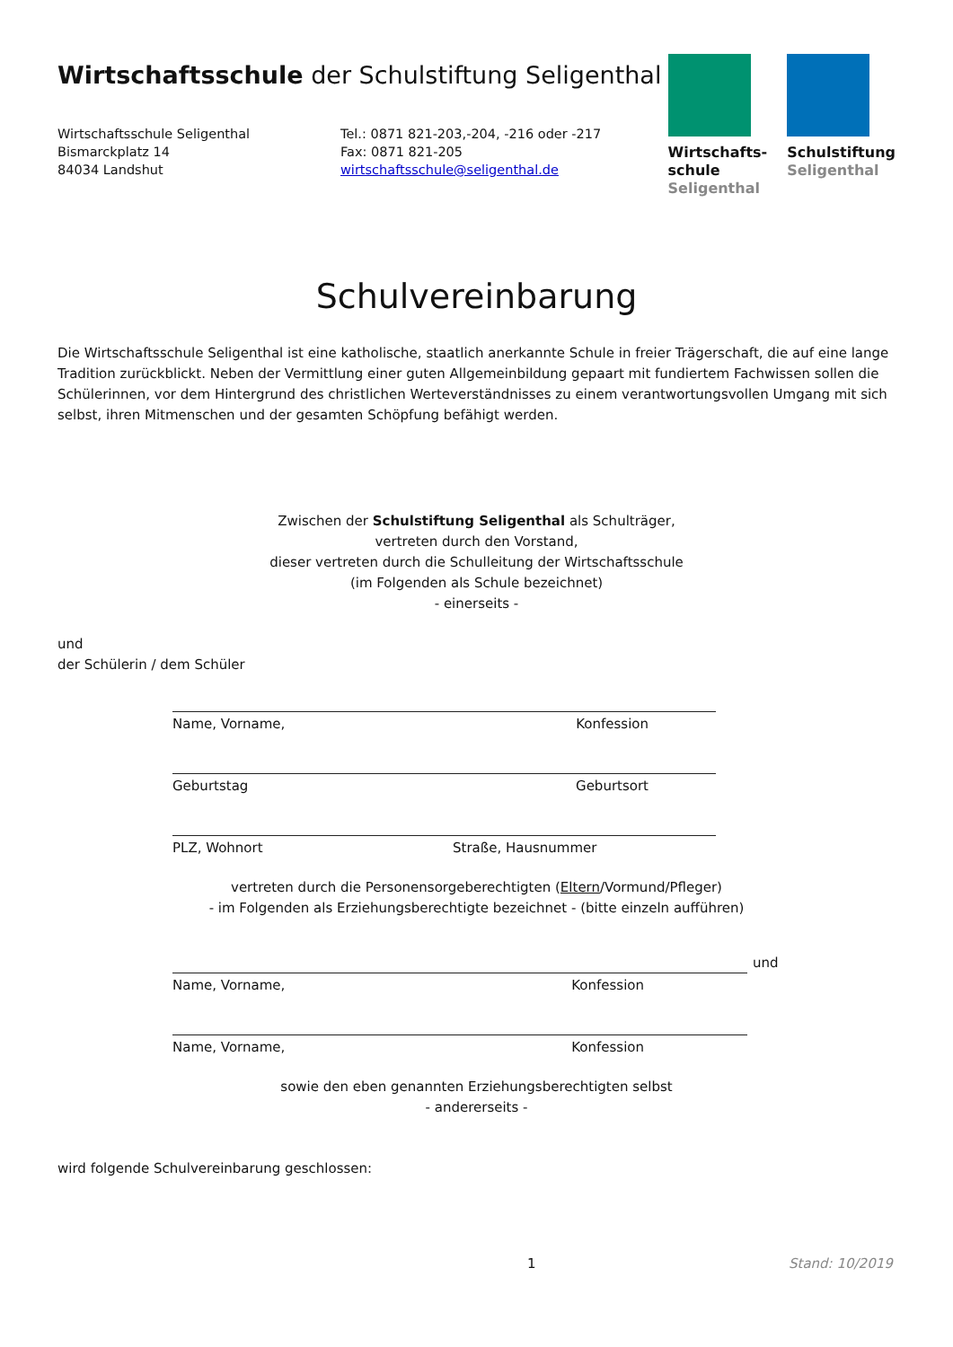Wirtschaftsschule der Schulstiftung Seligenthal
Wirtschaftsschule Seligenthal
Bismarckplatz 14
84034 Landshut
Tel.: 0871 821-203,-204, -216 oder -217
Fax: 0871 821-205
wirtschaftsschule@seligenthal.de
Wirtschafts-
schule
Seligenthal
Schulstiftung
Seligenthal
Schulvereinbarung
Die Wirtschaftsschule Seligenthal ist eine katholische, staatlich anerkannte Schule in freier Trägerschaft, die auf eine lange Tradition zurückblickt. Neben der Vermittlung einer guten Allgemeinbildung gepaart mit fundiertem Fachwissen sollen die Schülerinnen, vor dem Hintergrund des christlichen Werteverständnisses zu einem verantwortungsvollen Umgang mit sich selbst, ihren Mitmenschen und der gesamten Schöpfung befähigt werden.
Zwischen der Schulstiftung Seligenthal als Schulträger,
vertreten durch den Vorstand,
dieser vertreten durch die Schulleitung der Wirtschaftsschule
(im Folgenden als Schule bezeichnet)
- einerseits -
und
der Schülerin / dem Schüler
Name, Vorname, Konfession
Geburtstag Geburtsort
PLZ, Wohnort Straße, Hausnummer
vertreten durch die Personensorgeberechtigten (Eltern/Vormund/Pfleger)
- im Folgenden als Erziehungsberechtigte bezeichnet - (bitte einzeln aufführen)
Name, Vorname, Konfession
und
Name, Vorname, Konfession
sowie den eben genannten Erziehungsberechtigten selbst
- andererseits -
wird folgende Schulvereinbarung geschlossen:
1 Stand: 10/2019